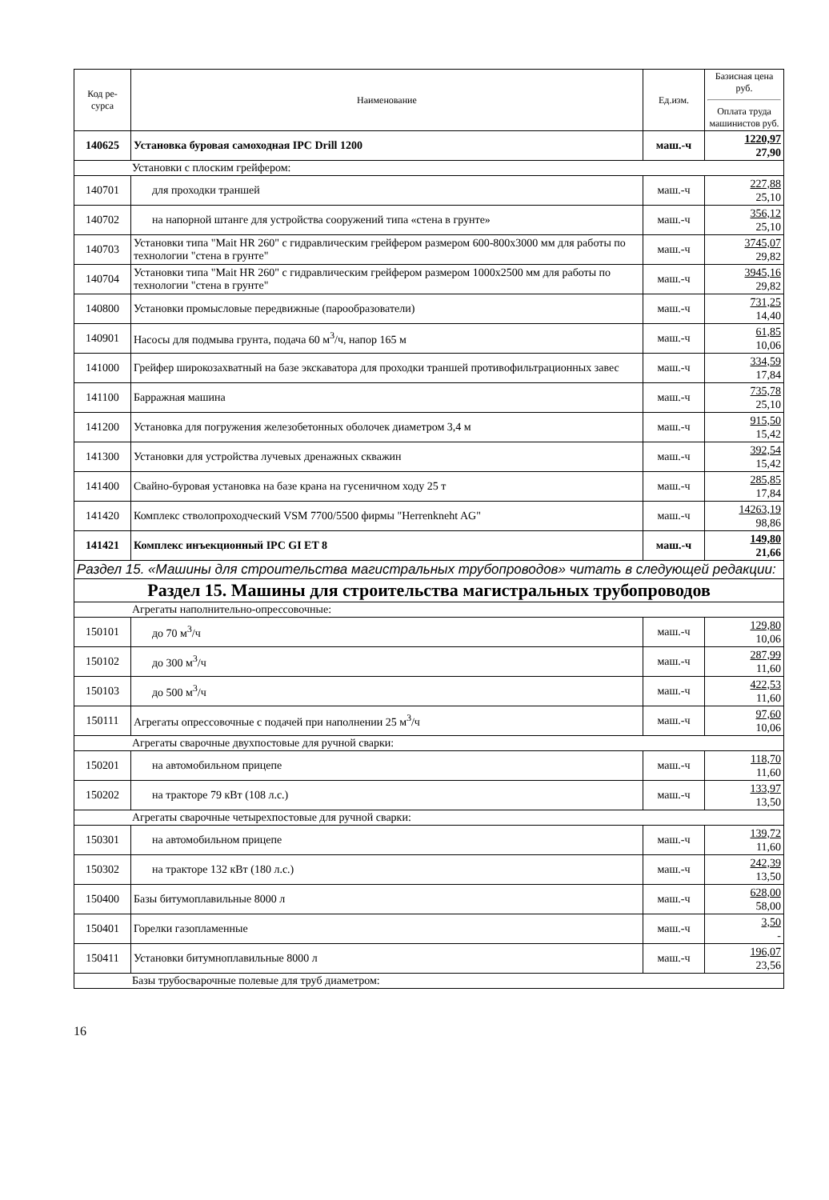| Код ре- сурса | Наименование | Ед.изм. | Базисная цена руб. Оплата труда машинистов руб. |
| --- | --- | --- | --- |
| 140625 | Установка буровая самоходная IPC Drill 1200 | маш.-ч | 1220,97 27,90 |
| Установки с плоским грейфером: | | | |
| 140701 | для проходки траншей | маш.-ч | 227,88 25,10 |
| 140702 | на напорной штанге для устройства сооружений типа «стена в грунте» | маш.-ч | 356,12 25,10 |
| 140703 | Установки типа "Mait HR 260" с гидравлическим грейфером размером 600-800х3000 мм для работы по технологии "стена в грунте" | маш.-ч | 3745,07 29,82 |
| 140704 | Установки типа "Mait HR 260" с гидравлическим грейфером размером 1000х2500 мм для работы по технологии "стена в грунте" | маш.-ч | 3945,16 29,82 |
| 140800 | Установки промысловые передвижные (парообразователи) | маш.-ч | 731,25 14,40 |
| 140901 | Насосы для подмыва грунта, подача 60 м<sup>3</sup>/ч, напор 165 м | маш.-ч | 61,85 10,06 |
| 141000 | Грейфер широкозахватный на базе экскаватора для проходки траншей противофильтрационных завес | маш.-ч | 334,59 17,84 |
| 141100 | Барражная машина | маш.-ч | 735,78 25,10 |
| 141200 | Установка для погружения железобетонных оболочек диаметром 3,4 м | маш.-ч | 915,50 15,42 |
| 141300 | Установки для устройства лучевых дренажных скважин | маш.-ч | 392,54 15,42 |
| 141400 | Свайно-буровая установка на базе крана на гусеничном ходу 25 т | маш.-ч | 285,85 17,84 |
| 141420 | Комплекс стволопроходческий VSM 7700/5500 фирмы "Herrenkneht AG" | маш.-ч | 14263,19 98,86 |
| 141421 | Комплекс инъекционный IPC GI ET 8 | маш.-ч | 149,80 21,66 |
| Раздел 15. «Машины для строительства магистральных трубопроводов» читать в следующей редакции: | | | |
| Раздел 15. Машины для строительства магистральных трубопроводов | | | |
| Агрегаты наполнительно-опрессовочные: | | | |
| 150101 | до 70 м<sup>3</sup>/ч | маш.-ч | 129,80 10,06 |
| 150102 | до 300 м<sup>3</sup>/ч | маш.-ч | 287,99 11,60 |
| 150103 | до 500 м<sup>3</sup>/ч | маш.-ч | 422,53 11,60 |
| 150111 | Агрегаты опрессовочные с подачей при наполнении 25 м<sup>3</sup>/ч | маш.-ч | 97,60 10,06 |
| Агрегаты сварочные двухпостовые для ручной сварки: | | | |
| 150201 | на автомобильном прицепе | маш.-ч | 118,70 11,60 |
| 150202 | на тракторе 79 кВт (108 л.с.) | маш.-ч | 133,97 13,50 |
| Агрегаты сварочные четырехпостовые для ручной сварки: | | | |
| 150301 | на автомобильном прицепе | маш.-ч | 139,72 11,60 |
| 150302 | на тракторе 132 кВт (180 л.с.) | маш.-ч | 242,39 13,50 |
| 150400 | Базы битумоплавильные 8000 л | маш.-ч | 628,00 58,00 |
| 150401 | Горелки газопламенные | маш.-ч | 3,50 - |
| 150411 | Установки битумноплавильные 8000 л | маш.-ч | 196,07 23,56 |
| Базы трубосварочные полевые для труб диаметром: | | | |
16